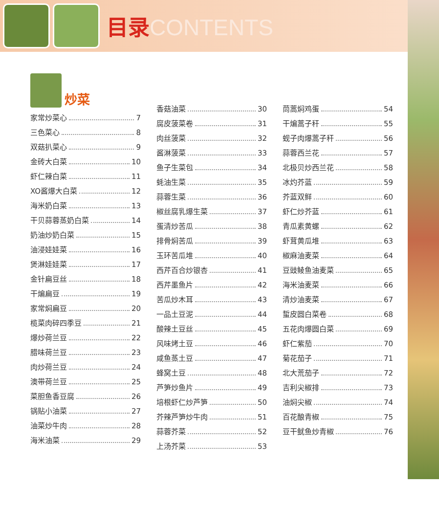目录CONTENTS
炒菜
家常炒菜心 7
三色菜心 8
双菇扒菜心 9
金砖大白菜 10
虾仁辣白菜 11
XO酱爆大白菜 12
海米奶白菜 13
干贝蒜蓉蒸奶白菜 14
奶油炒奶白菜 15
油浸娃娃菜 16
煲淋娃娃菜 17
金针扁豆丝 18
干煸扁豆 19
家常焖扁豆 20
榄菜肉碎四季豆 21
爆炒荷兰豆 22
腊味荷兰豆 23
肉炒荷兰豆 24
澳带荷兰豆 25
菜胆鱼香豆腐 26
锅贴小油菜 27
油菜炒牛肉 28
海米油菜 29
香菇油菜 30
腐皮菠菜卷 31
肉丝菠菜 32
酱淋菠菜 33
鱼子生菜包 34
蚝油生菜 35
蒜蓉生菜 36
椒丝腐乳爆生菜 37
蛋清炒苦瓜 38
排骨焖苦瓜 39
玉环苦瓜堆 40
西芹百合炒银杏 41
西芹墨鱼片 42
苦瓜炒木耳 43
一品土豆泥 44
酸辣土豆丝 45
风味烤土豆 46
咸鱼蒸土豆 47
蜂窝土豆 48
芦笋炒鱼片 49
培根虾仁炒芦笋 50
芥辣芦笋炒牛肉 51
蒜蓉芥菜 52
上汤芥菜 53
茼蒿焖鸡蛋 54
干煸蒿子秆 55
蚬子肉爆蒿子秆 56
蒜蓉西兰花 57
北极贝炒西兰花 58
冰灼芥蓝 59
芥蓝双鲜 60
虾仁炒芥蓝 61
青瓜素黄螺 62
虾茸黄瓜堆 63
椒麻油麦菜 64
豆豉鲮鱼油麦菜 65
海米油麦菜 66
清炒油麦菜 67
蜇皮圆白菜卷 68
五花肉爆圆白菜 69
虾仁紫茄 70
菊花茄子 71
北大荒茄子 72
吉利尖椒排 73
油焖尖椒 74
百花酿青椒 75
豆干鱿鱼炒青椒 76